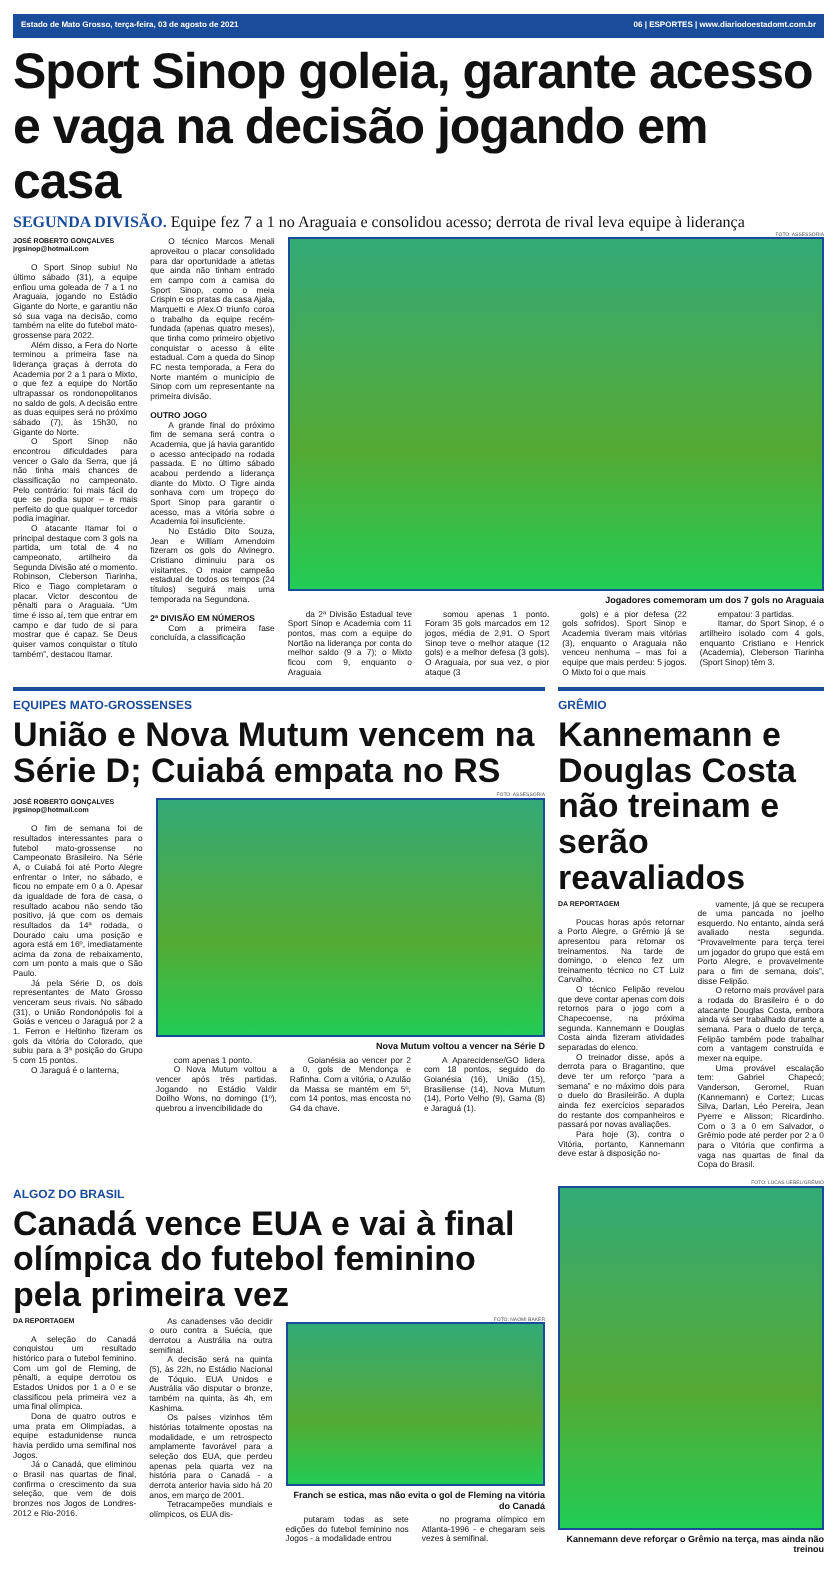Estado de Mato Grosso, terça-feira, 03 de agosto de 2021 06 | ESPORTES | www.diariodoestadomt.com.br
Sport Sinop goleia, garante acesso e vaga na decisão jogando em casa
SEGUNDA DIVISÃO. Equipe fez 7 a 1 no Araguaia e consolidou acesso; derrota de rival leva equipe à liderança
FOTO: ASSESSORIA
JOSÉ ROBERTO GONÇALVES
jrgsinop@hotmail.com
O Sport Sinop subiu! No último sábado (31), a equipe enfiou uma goleada de 7 a 1 no Araguaia, jogando no Estádio Gigante do Norte, e garantiu não só sua vaga na decisão, como também na elite do futebol mato-grossense para 2022.
Além disso, a Fera do Norte terminou a primeira fase na liderança graças à derrota do Academia por 2 a 1 para o Mixto, o que fez a equipe do Nortão ultrapassar os rondonopolitanos no saldo de gols. A decisão entre as duas equipes será no próximo sábado (7), às 15h30, no Gigante do Norte.
O Sport Sinop não encontrou dificuldades para vencer o Galo da Serra, que já não tinha mais chances de classificação no campeonato. Pelo contrário: foi mais fácil do que se podia supor – e mais perfeito do que qualquer torcedor podia imaginar.
O atacante Itamar foi o principal destaque com 3 gols na partida, um total de 4 no campeonato, artilheiro da Segunda Divisão até o momento. Robinson, Cleberson Tiarinha, Rico e Tiago completaram o placar. Victor descontou de pênalti para o Araguaia. “Um time é isso aí, tem que entrar em campo e dar tudo de si para mostrar que é capaz. Se Deus quiser vamos conquistar o título também”, destacou Itamar.
O técnico Marcos Menali aproveitou o placar consolidado para dar oportunidade a atletas que ainda não tinham entrado em campo com a camisa do Sport Sinop, como o meia Crispin e os pratas da casa Ajala, Marquetti e Alex.O triunfo coroa o trabalho da equipe recém-fundada (apenas quatro meses), que tinha como primeiro objetivo conquistar o acesso à elite estadual. Com a queda do Sinop FC nesta temporada, a Fera do Norte mantém o município de Sinop com um representante na primeira divisão.
OUTRO JOGO
A grande final do próximo fim de semana será contra o Academia, que já havia garantido o acesso antecipado na rodada passada. E no último sábado acabou perdendo a liderança diante do Mixto. O Tigre ainda sonhava com um tropeço do Sport Sinop para garantir o acesso, mas a vitória sobre o Academia foi insuficiente.
No Estádio Dito Souza, Jean e William Amendoim fizeram os gols do Alvinegro. Cristiano diminuiu para os visitantes. O maior campeão estadual de todos os tempos (24 títulos) seguirá mais uma temporada na Segundona.
2ª DIVISÃO EM NÚMEROS
Com a primeira fase concluída, a classificação
Jogadores comemoram um dos 7 gols no Araguaia
da 2ª Divisão Estadual teve Sport Sinop e Academia com 11 pontos, mas com a equipe do Nortão na liderança por conta do melhor saldo (9 a 7); o Mixto ficou com 9, enquanto o Araguaia
somou apenas 1 ponto. Foram 35 gols marcados em 12 jogos, média de 2,91. O Sport Sinop teve o melhor ataque (12 gols) e a melhor defesa (3 gols). O Araguaia, por sua vez, o pior ataque (3
gols) e a pior defesa (22 gols sofridos). Sport Sinop e Academia tiveram mais vitórias (3), enquanto o Araguaia não venceu nenhuma – mas foi a equipe que mais perdeu: 5 jogos. O Mixto foi o que mais
empatou: 3 partidas.
Itamar, do Sport Sinop, é o artilheiro isolado com 4 gols, enquanto Cristiano e Henrick (Academia), Cleberson Tiarinha (Sport Sinop) têm 3.
EQUIPES MATO-GROSSENSES
União e Nova Mutum vencem na Série D; Cuiabá empata no RS
FOTO: ASSESSORIA
JOSÉ ROBERTO GONÇALVES
jrgsinop@hotmail.com
O fim de semana foi de resultados interessantes para o futebol mato-grossense no Campeonato Brasileiro. Na Série A, o Cuiabá foi até Porto Alegre enfrentar o Inter, no sábado, e ficou no empate em 0 a 0. Apesar da igualdade de fora de casa, o resultado acabou não sendo tão positivo, já que com os demais resultados da 14ª rodada, o Dourado caiu uma posição e agora está em 16º, imediatamente acima da zona de rebaixamento, com um ponto a mais que o São Paulo.
Já pela Série D, os dois representantes de Mato Grosso venceram seus rivais. No sábado (31), o União Rondonópolis foi a Goiás e venceu o Jaraguá por 2 a 1. Ferron e Heltinho fizeram os gols da vitória do Colorado, que subiu para a 3ª posição do Grupo 5 com 15 pontos.
O Jaraguá é o lanterna,
Nova Mutum voltou a vencer na Série D
com apenas 1 ponto.
O Nova Mutum voltou a vencer após três partidas. Jogando no Estádio Valdir Doilho Wons, no domingo (1º), quebrou a invencibilidade do
Goianésia ao vencer por 2 a 0, gols de Mendonça e Rafinha. Com a vitória, o Azulão da Massa se mantém em 5º, com 14 pontos, mas encosta no G4 da chave.
A Aparecidense/GO lidera com 18 pontos, seguido do Goianésia (16), União (15), Brasiliense (14), Nova Mutum (14), Porto Velho (9), Gama (8) e Jaraguá (1).
GRÊMIO
Kannemann e Douglas Costa não treinam e serão reavaliados
DA REPORTAGEM
Poucas horas após retornar a Porto Alegre, o Grêmio já se apresentou para retomar os treinamentos. Na tarde de domingo, o elenco fez um treinamento técnico no CT Luiz Carvalho.
O técnico Felipão revelou que deve contar apenas com dois retornos para o jogo com a Chapecoense, na próxima segunda. Kannemann e Douglas Costa ainda fizeram atividades separadas do elenco.
O treinador disse, após a derrota para o Bragantino, que deve ter um reforço “para a semana” e no máximo dois para o duelo do Brasileirão. A dupla ainda fez exercícios separados do restante dos companheiros e passará por novas avaliações.
Para hoje (3), contra o Vitória, portanto, Kannemann deve estar à disposição no-
vamente, já que se recupera de uma pancada no joelho esquerdo. No entanto, ainda será avaliado nesta segunda. “Provavelmente para terça terei um jogador do grupo que está em Porto Alegre, e provavelmente para o fim de semana, dois”, disse Felipão.
O retorno mais provável para a rodada do Brasileiro é o do atacante Douglas Costa, embora ainda vá ser trabalhado durante a semana. Para o duelo de terça, Felipão também pode trabalhar com a vantagem construída e mexer na equipe.
Uma provável escalação tem: Gabriel Chapecó; Vanderson, Geromel, Ruan (Kannemann) e Cortez; Lucas Silva, Darlan, Léo Pereira, Jean Pyerre e Alisson; Ricardinho. Com o 3 a 0 em Salvador, o Grêmio pode até perder por 2 a 0 para o Vitória que confirma a vaga nas quartas de final da Copa do Brasil.
ALGOZ DO BRASIL
Canadá vence EUA e vai à final olímpica do futebol feminino pela primeira vez
DA REPORTAGEM
A seleção do Canadá conquistou um resultado histórico para o futebol feminino. Com um gol de Fleming, de pênalti, a equipe derrotou os Estados Unidos por 1 a 0 e se classificou pela primeira vez a uma final olímpica.
Dona de quatro outros e uma prata em Olimpíadas, a equipe estadunidense nunca havia perdido uma semifinal nos Jogos.
Já o Canadá, que eliminou o Brasil nas quartas de final, confirma o crescimento da sua seleção, que vem de dois bronzes nos Jogos de Londres-2012 e Rio-2016.
As canadenses vão decidir o ouro contra a Suécia, que derrotou a Austrália na outra semifinal.
A decisão será na quinta (5), às 22h, no Estádio Nacional de Tóquio. EUA Unidos e Austrália vão disputar o bronze, também na quinta, às 4h, em Kashima.
Os países vizinhos têm histórias totalmente opostas na modalidade, e um retrospecto amplamente favorável para a seleção dos EUA, que perdeu apenas pela quarta vez na história para o Canadá - a derrota anterior havia sido há 20 anos, em março de 2001.
Tetracampeões mundiais e olímpicos, os EUA dis-
FOTO: NAOMI BAKER
Franch se estica, mas não evita o gol de Fleming na vitória do Canadá
putaram todas as sete edições do futebol feminino nos Jogos - a modalidade entrou
no programa olímpico em Atlanta-1996 - e chegaram seis vezes à semifinal.
FOTO: LUCAS UEBEL/GRÊMIO
Kannemann deve reforçar o Grêmio na terça, mas ainda não treinou